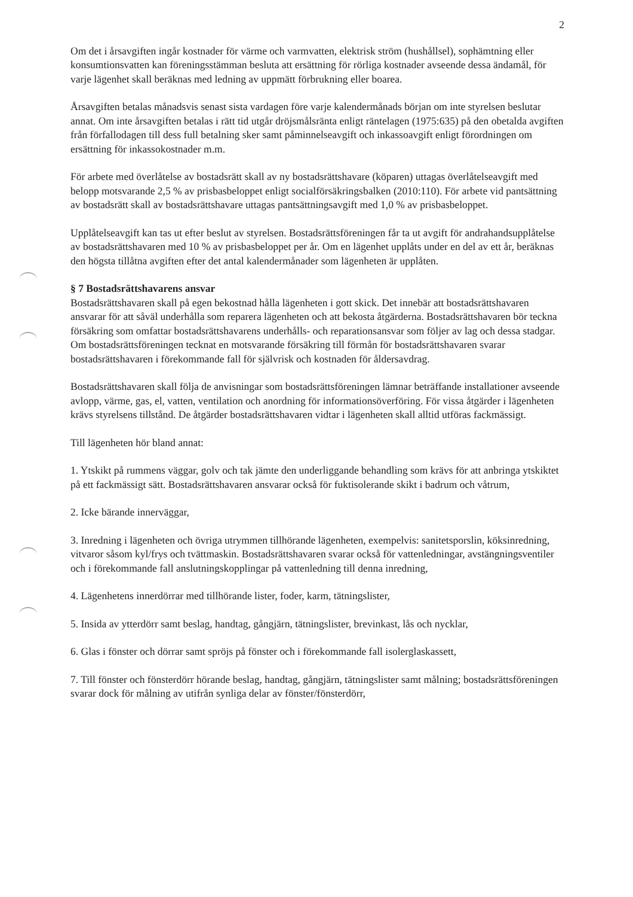2
Om det i årsavgiften ingår kostnader för värme och varmvatten, elektrisk ström (hushållsel), sophämtning eller konsumtionsvatten kan föreningsstämman besluta att ersättning för rörliga kostnader avseende dessa ändamål, för varje lägenhet skall beräknas med ledning av uppmätt förbrukning eller boarea.
Årsavgiften betalas månadsvis senast sista vardagen före varje kalendermånads början om inte styrelsen beslutar annat. Om inte årsavgiften betalas i rätt tid utgår dröjsmålsränta enligt räntelagen (1975:635) på den obetalda avgiften från förfallodagen till dess full betalning sker samt påminnelseavgift och inkassoavgift enligt förordningen om ersättning för inkassokostnader m.m.
För arbete med överlåtelse av bostadsrätt skall av ny bostadsrättshavare (köparen) uttagas överlåtelseavgift med belopp motsvarande 2,5 % av prisbasbeloppet enligt socialförsäkringsbalken (2010:110). För arbete vid pantsättning av bostadsrätt skall av bostadsrättshavare uttagas pantsättningsavgift med 1,0 % av prisbasbeloppet.
Upplåtelseavgift kan tas ut efter beslut av styrelsen. Bostadsrättsföreningen får ta ut avgift för andrahandsupplåtelse av bostadsrättshavaren med 10 % av prisbasbeloppet per år. Om en lägenhet upplåts under en del av ett år, beräknas den högsta tillåtna avgiften efter det antal kalendermånader som lägenheten är upplåten.
§ 7 Bostadsrättshavarens ansvar
Bostadsrättshavaren skall på egen bekostnad hålla lägenheten i gott skick. Det innebär att bostadsrättshavaren ansvarar för att såväl underhålla som reparera lägenheten och att bekosta åtgärderna. Bostadsrättshavaren bör teckna försäkring som omfattar bostadsrättshavarens underhålls- och reparationsansvar som följer av lag och dessa stadgar. Om bostadsrättsföreningen tecknat en motsvarande försäkring till förmån för bostadsrättshavaren svarar bostadsrättshavaren i förekommande fall för självrisk och kostnaden för åldersavdrag.
Bostadsrättshavaren skall följa de anvisningar som bostadsrättsföreningen lämnar beträffande installationer avseende avlopp, värme, gas, el, vatten, ventilation och anordning för informationsöverföring. För vissa åtgärder i lägenheten krävs styrelsens tillstånd. De åtgärder bostadsrättshavaren vidtar i lägenheten skall alltid utföras fackmässigt.
Till lägenheten hör bland annat:
1. Ytskikt på rummens väggar, golv och tak jämte den underliggande behandling som krävs för att anbringa ytskiktet på ett fackmässigt sätt. Bostadsrättshavaren ansvarar också för fuktisolerande skikt i badrum och våtrum,
2. Icke bärande innerväggar,
3. Inredning i lägenheten och övriga utrymmen tillhörande lägenheten, exempelvis: sanitetsporslin, köksinredning, vitvaror såsom kyl/frys och tvättmaskin. Bostadsrättshavaren svarar också för vattenledningar, avstängningsventiler och i förekommande fall anslutningskopplingar på vattenledning till denna inredning,
4. Lägenhetens innerdörrar med tillhörande lister, foder, karm, tätningslister,
5. Insida av ytterdörr samt beslag, handtag, gångjärn, tätningslister, brevinkast, lås och nycklar,
6. Glas i fönster och dörrar samt spröjs på fönster och i förekommande fall isolerglaskassett,
7. Till fönster och fönsterdörr hörande beslag, handtag, gångjärn, tätningslister samt målning; bostadsrättsföreningen svarar dock för målning av utifrån synliga delar av fönster/fönsterdörr,